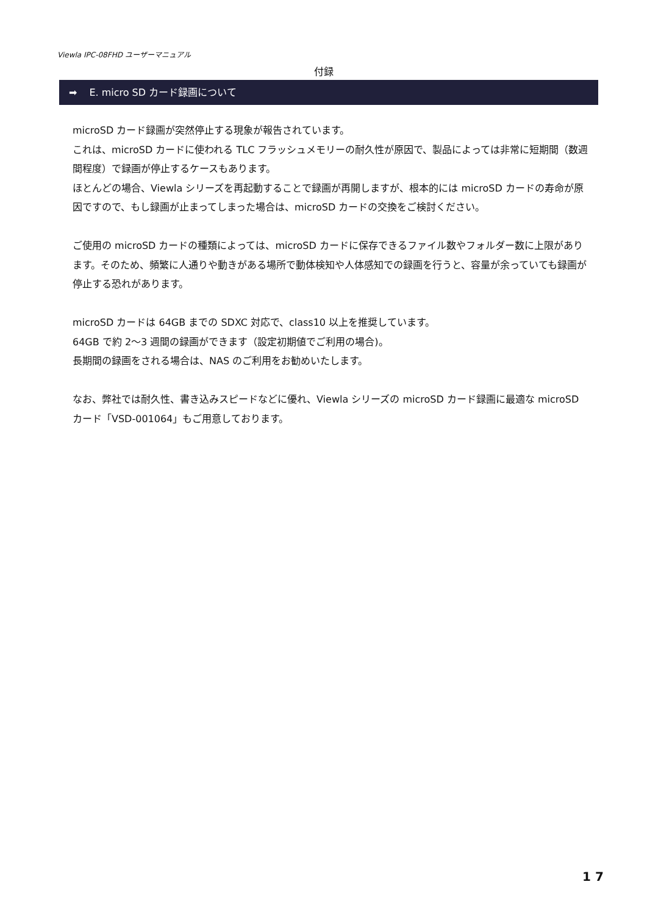Viewla IPC-08FHD ユーザーマニュアル
付録
➡ E. micro SD カード録画について
microSD カード録画が突然停止する現象が報告されています。
これは、microSD カードに使われる TLC フラッシュメモリーの耐久性が原因で、製品によっては非常に短期間（数週間程度）で録画が停止するケースもあります。
ほとんどの場合、Viewla シリーズを再起動することで録画が再開しますが、根本的には microSD カードの寿命が原因ですので、もし録画が止まってしまった場合は、microSD カードの交換をご検討ください。
ご使用の microSD カードの種類によっては、microSD カードに保存できるファイル数やフォルダー数に上限があります。そのため、頻繁に人通りや動きがある場所で動体検知や人体感知での録画を行うと、容量が余っていても録画が停止する恐れがあります。
microSD カードは 64GB までの SDXC 対応で、class10 以上を推奨しています。
64GB で約 2～3 週間の録画ができます（設定初期値でご利用の場合)。
長期間の録画をされる場合は、NAS のご利用をお勧めいたします。
なお、弊社では耐久性、書き込みスピードなどに優れ、Viewla シリーズの microSD カード録画に最適な microSD カード「VSD-001064」もご用意しております。
1 7